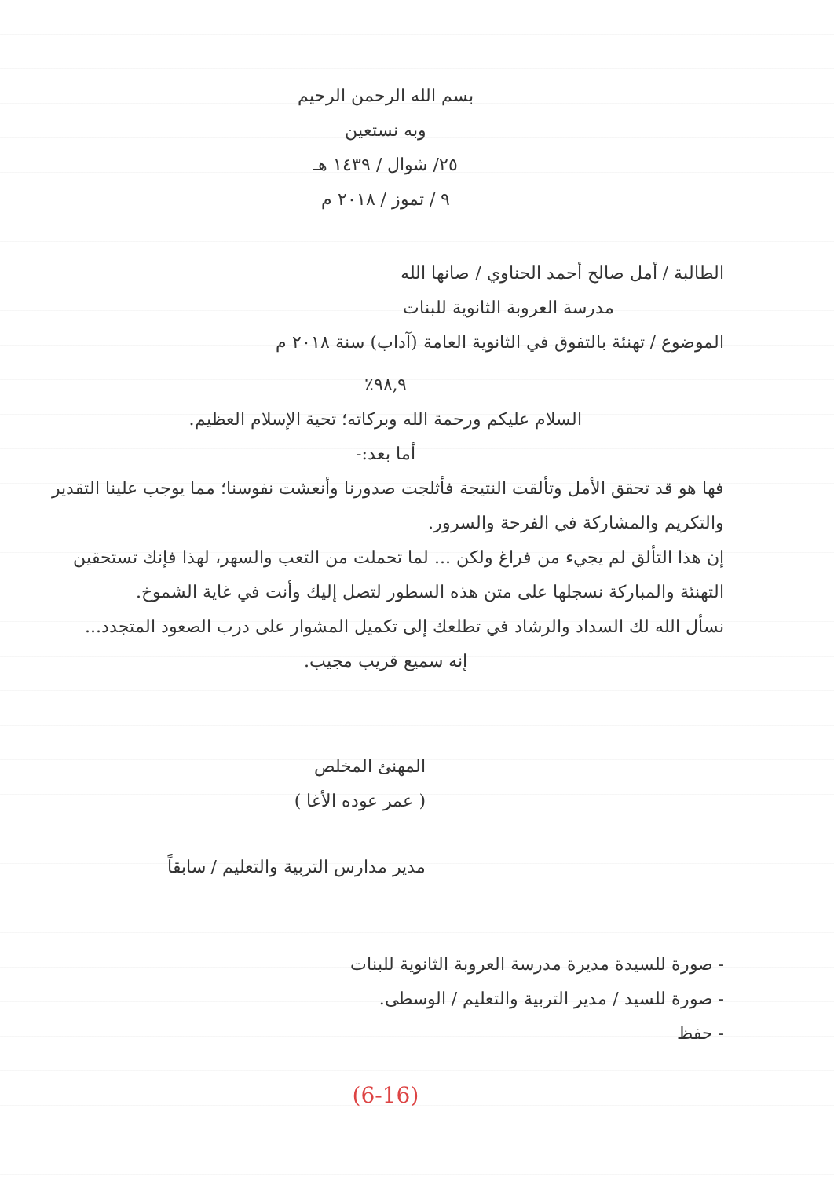بسم الله الرحمن الرحيم
وبه نستعين
٢٥/ شوال / ١٤٣٩ هـ
٩ / تموز / ٢٠١٨ م
الطالبة / أمل صالح أحمد الحناوي / صانها الله
مدرسة العروبة الثانوية للبنات
الموضوع / تهنئة بالتفوق في الثانوية العامة (آداب) سنة ٢٠١٨ م
٩٨,٩٪
السلام عليكم ورحمة الله وبركاته؛ تحية الإسلام العظيم.
أما بعد:-
فها هو قد تحقق الأمل وتألقت النتيجة فأثلجت صدورنا وأنعشت نفوسنا؛ مما يوجب علينا التقدير والتكريم والمشاركة في الفرحة والسرور.
إن هذا التألق لم يجيء من فراغ ولكن ... لما تحملت من التعب والسهر، لهذا فإنك تستحقين التهنئة والمباركة نسجلها على متن هذه السطور لتصل إليك وأنت في غاية الشموخ.
نسأل الله لك السداد والرشاد في تطلعك إلى تكميل المشوار على درب الصعود المتجدد...
إنه سميع قريب مجيب.
المهنئ المخلص
( عمر عوده الأغا )
مدير مدارس التربية والتعليم / سابقاً
- صورة للسيدة مديرة مدرسة العروبة الثانوية للبنات
- صورة للسيد / مدير التربية والتعليم / الوسطى.
- حفظ
(6-16)